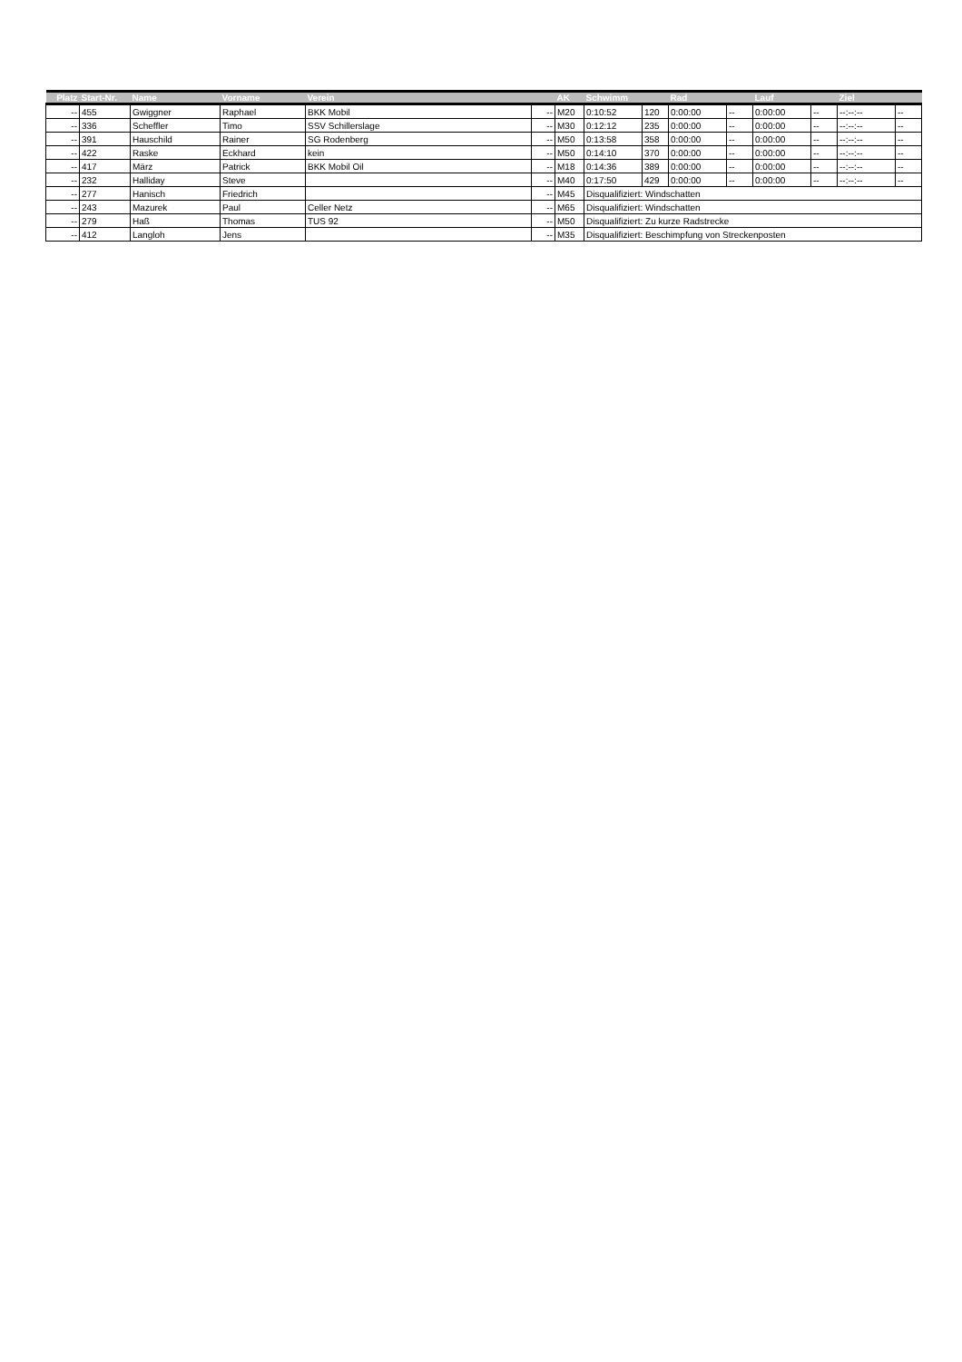| Platz | Start-Nr. | Name | Vorname | Verein | | AK | Schwimm | | Rad | | Lauf | | Ziel | |
| --- | --- | --- | --- | --- | --- | --- | --- | --- | --- | --- | --- | --- | --- | --- |
| -- | 455 | Gwiggner | Raphael | BKK Mobil | -- | M20 | 0:10:52 | 120 | 0:00:00 | -- | 0:00:00 | -- | --:--:-- | -- |
| -- | 336 | Scheffler | Timo | SSV Schillerslage | -- | M30 | 0:12:12 | 235 | 0:00:00 | -- | 0:00:00 | -- | --:--:-- | -- |
| -- | 391 | Hauschild | Rainer | SG Rodenberg | -- | M50 | 0:13:58 | 358 | 0:00:00 | -- | 0:00:00 | -- | --:--:-- | -- |
| -- | 422 | Raske | Eckhard | kein | -- | M50 | 0:14:10 | 370 | 0:00:00 | -- | 0:00:00 | -- | --:--:-- | -- |
| -- | 417 | März | Patrick | BKK Mobil Oil | -- | M18 | 0:14:36 | 389 | 0:00:00 | -- | 0:00:00 | -- | --:--:-- | -- |
| -- | 232 | Halliday | Steve | | -- | M40 | 0:17:50 | 429 | 0:00:00 | -- | 0:00:00 | -- | --:--:-- | -- |
| -- | 277 | Hanisch | Friedrich | | -- | M45 | Disqualifiziert: Windschatten | | | | | | | |
| -- | 243 | Mazurek | Paul | Celler Netz | -- | M65 | Disqualifiziert: Windschatten | | | | | | | |
| -- | 279 | Haß | Thomas | TUS 92 | -- | M50 | Disqualifiziert: Zu kurze Radstrecke | | | | | | | |
| -- | 412 | Langloh | Jens | | -- | M35 | Disqualifiziert: Beschimpfung von Streckenposten | | | | | | | |